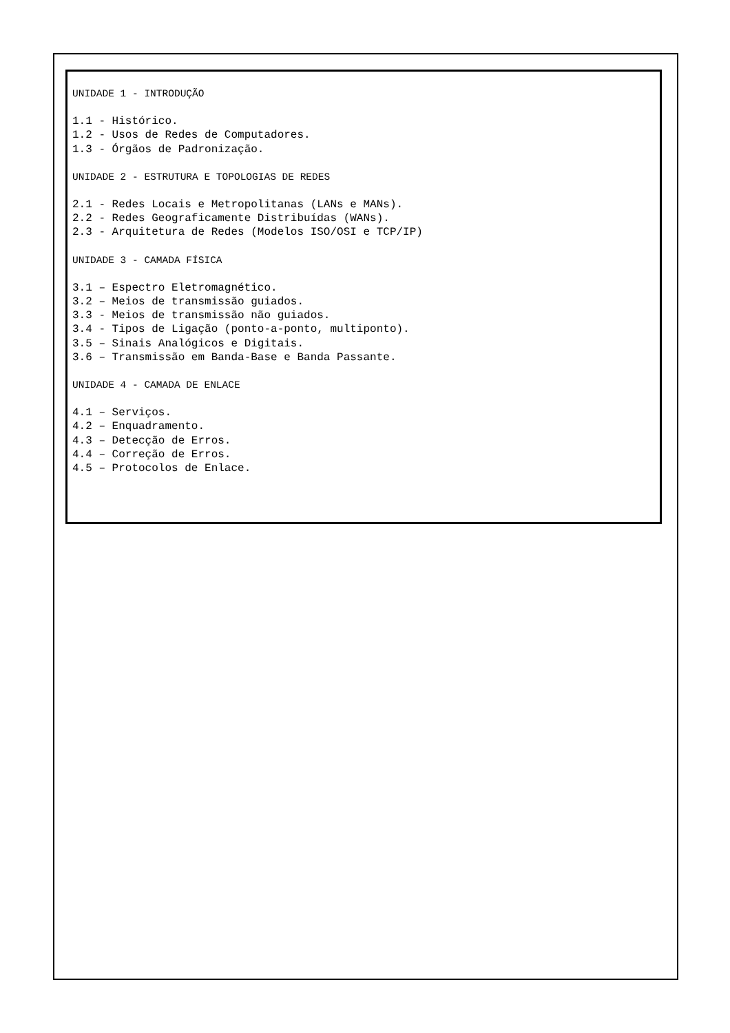UNIDADE 1 - INTRODUÇÃO
1.1 - Histórico.
1.2 - Usos de Redes de Computadores.
1.3 - Órgãos de Padronização.
UNIDADE 2 - ESTRUTURA E TOPOLOGIAS DE REDES
2.1 - Redes Locais e Metropolitanas (LANs e MANs).
2.2 - Redes Geograficamente Distribuídas (WANs).
2.3 - Arquitetura de Redes (Modelos ISO/OSI e TCP/IP)
UNIDADE 3 - CAMADA FÍSICA
3.1 – Espectro Eletromagnético.
3.2 – Meios de transmissão guiados.
3.3 - Meios de transmissão não guiados.
3.4 - Tipos de Ligação (ponto-a-ponto, multiponto).
3.5 – Sinais Analógicos e Digitais.
3.6 – Transmissão em Banda-Base e Banda Passante.
UNIDADE 4 - CAMADA DE ENLACE
4.1 – Serviços.
4.2 – Enquadramento.
4.3 – Detecção de Erros.
4.4 – Correção de Erros.
4.5 – Protocolos de Enlace.